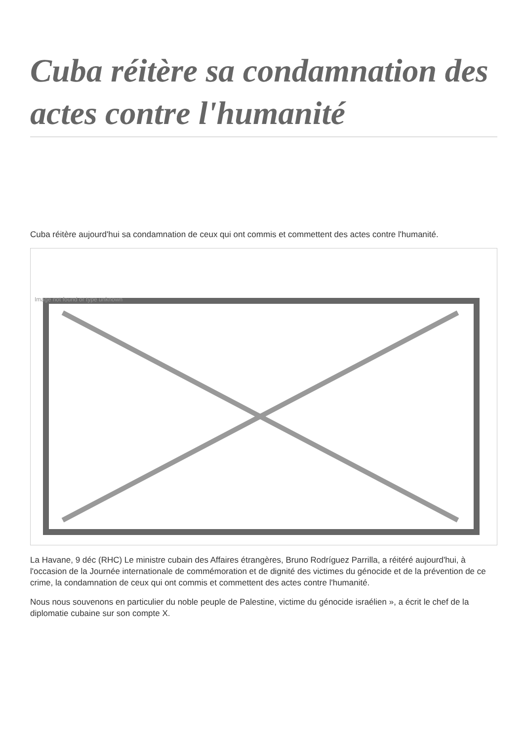Cuba réitère sa condamnation des actes contre l'humanité
Cuba réitère aujourd'hui sa condamnation de ceux qui ont commis et commettent des actes contre l'humanité.
Image not found or type unknown
La Havane, 9 déc (RHC) Le ministre cubain des Affaires étrangères, Bruno Rodríguez Parrilla, a réitéré aujourd'hui, à l'occasion de la Journée internationale de commémoration et de dignité des victimes du génocide et de la prévention de ce crime, la condamnation de ceux qui ont commis et commettent des actes contre l'humanité.
Nous nous souvenons en particulier du noble peuple de Palestine, victime du génocide israélien », a écrit le chef de la diplomatie cubaine sur son compte X.